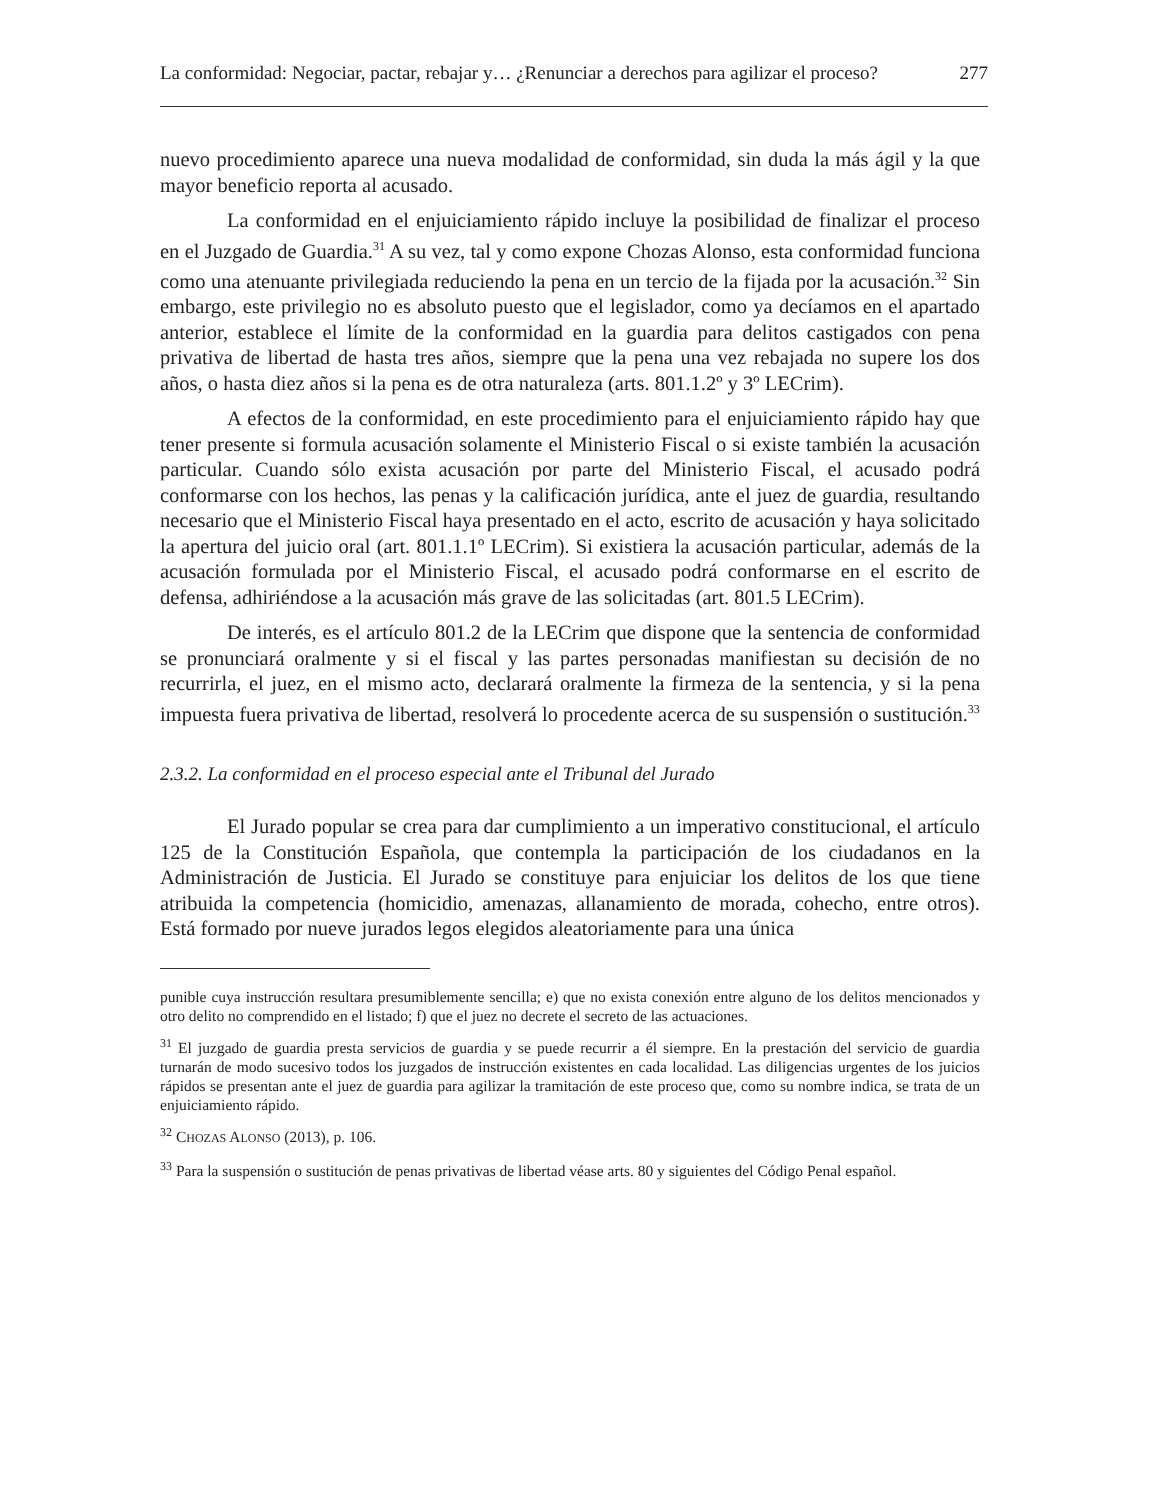La conformidad: Negociar, pactar, rebajar y… ¿Renunciar a derechos para agilizar el proceso? 277
nuevo procedimiento aparece una nueva modalidad de conformidad, sin duda la más ágil y la que mayor beneficio reporta al acusado.
La conformidad en el enjuiciamiento rápido incluye la posibilidad de finalizar el proceso en el Juzgado de Guardia.<sup>31</sup> A su vez, tal y como expone Chozas Alonso, esta conformidad funciona como una atenuante privilegiada reduciendo la pena en un tercio de la fijada por la acusación.<sup>32</sup> Sin embargo, este privilegio no es absoluto puesto que el legislador, como ya decíamos en el apartado anterior, establece el límite de la conformidad en la guardia para delitos castigados con pena privativa de libertad de hasta tres años, siempre que la pena una vez rebajada no supere los dos años, o hasta diez años si la pena es de otra naturaleza (arts. 801.1.2º y 3º LECrim).
A efectos de la conformidad, en este procedimiento para el enjuiciamiento rápido hay que tener presente si formula acusación solamente el Ministerio Fiscal o si existe también la acusación particular. Cuando sólo exista acusación por parte del Ministerio Fiscal, el acusado podrá conformarse con los hechos, las penas y la calificación jurídica, ante el juez de guardia, resultando necesario que el Ministerio Fiscal haya presentado en el acto, escrito de acusación y haya solicitado la apertura del juicio oral (art. 801.1.1º LECrim). Si existiera la acusación particular, además de la acusación formulada por el Ministerio Fiscal, el acusado podrá conformarse en el escrito de defensa, adhiriéndose a la acusación más grave de las solicitadas (art. 801.5 LECrim).
De interés, es el artículo 801.2 de la LECrim que dispone que la sentencia de conformidad se pronunciará oralmente y si el fiscal y las partes personadas manifiestan su decisión de no recurrirla, el juez, en el mismo acto, declarará oralmente la firmeza de la sentencia, y si la pena impuesta fuera privativa de libertad, resolverá lo procedente acerca de su suspensión o sustitución.<sup>33</sup>
2.3.2. La conformidad en el proceso especial ante el Tribunal del Jurado
El Jurado popular se crea para dar cumplimiento a un imperativo constitucional, el artículo 125 de la Constitución Española, que contempla la participación de los ciudadanos en la Administración de Justicia. El Jurado se constituye para enjuiciar los delitos de los que tiene atribuida la competencia (homicidio, amenazas, allanamiento de morada, cohecho, entre otros). Está formado por nueve jurados legos elegidos aleatoriamente para una única
punible cuya instrucción resultara presumiblemente sencilla; e) que no exista conexión entre alguno de los delitos mencionados y otro delito no comprendido en el listado; f) que el juez no decrete el secreto de las actuaciones.
<sup>31</sup> El juzgado de guardia presta servicios de guardia y se puede recurrir a él siempre. En la prestación del servicio de guardia turnarán de modo sucesivo todos los juzgados de instrucción existentes en cada localidad. Las diligencias urgentes de los juicios rápidos se presentan ante el juez de guardia para agilizar la tramitación de este proceso que, como su nombre indica, se trata de un enjuiciamiento rápido.
<sup>32</sup> CHOZAS ALONSO (2013), p. 106.
<sup>33</sup> Para la suspensión o sustitución de penas privativas de libertad véase arts. 80 y siguientes del Código Penal español.